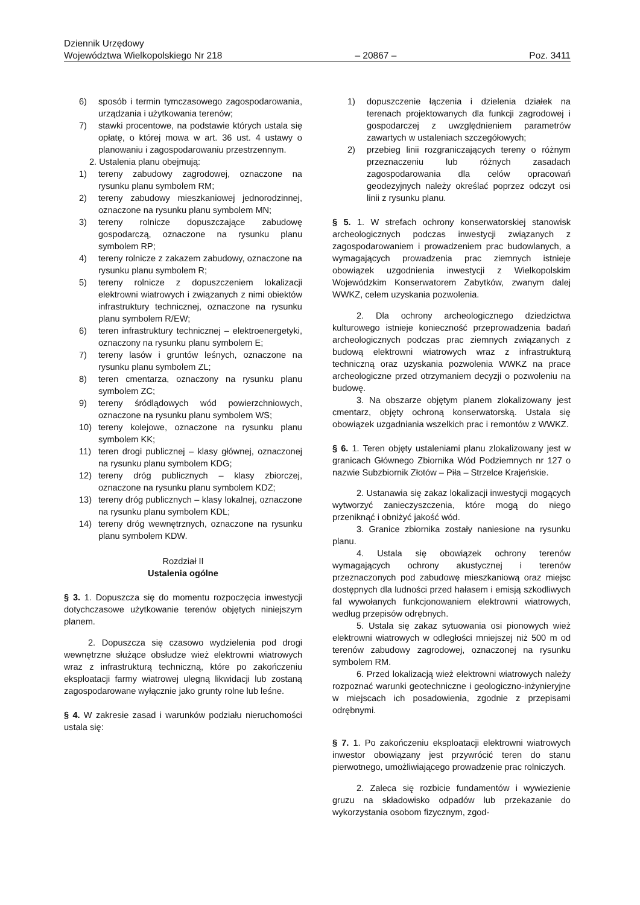Dziennik Urzędowy
Województwa Wielkopolskiego Nr 218 – 20867 – Poz. 3411
6) sposób i termin tymczasowego zagospodarowania, urządzania i użytkowania terenów;
7) stawki procentowe, na podstawie których ustala się opłatę, o której mowa w art. 36 ust. 4 ustawy o planowaniu i zagospodarowaniu przestrzennym.
2. Ustalenia planu obejmują:
1) tereny zabudowy zagrodowej, oznaczone na rysunku planu symbolem RM;
2) tereny zabudowy mieszkaniowej jednorodzinnej, oznaczone na rysunku planu symbolem MN;
3) tereny rolnicze dopuszczające zabudowę gospodarczą, oznaczone na rysunku planu symbolem RP;
4) tereny rolnicze z zakazem zabudowy, oznaczone na rysunku planu symbolem R;
5) tereny rolnicze z dopuszczeniem lokalizacji elektrowni wiatrowych i związanych z nimi obiektów infrastruktury technicznej, oznaczone na rysunku planu symbolem R/EW;
6) teren infrastruktury technicznej – elektroenergetyki, oznaczony na rysunku planu symbolem E;
7) tereny lasów i gruntów leśnych, oznaczone na rysunku planu symbolem ZL;
8) teren cmentarza, oznaczony na rysunku planu symbolem ZC;
9) tereny śródlądowych wód powierzchniowych, oznaczone na rysunku planu symbolem WS;
10) tereny kolejowe, oznaczone na rysunku planu symbolem KK;
11) teren drogi publicznej – klasy głównej, oznaczonej na rysunku planu symbolem KDG;
12) tereny dróg publicznych – klasy zbiorczej, oznaczone na rysunku planu symbolem KDZ;
13) tereny dróg publicznych – klasy lokalnej, oznaczone na rysunku planu symbolem KDL;
14) tereny dróg wewnętrznych, oznaczone na rysunku planu symbolem KDW.
Rozdział II
Ustalenia ogólne
§ 3. 1. Dopuszcza się do momentu rozpoczęcia inwestycji dotychczasowe użytkowanie terenów objętych niniejszym planem.
2. Dopuszcza się czasowo wydzielenia pod drogi wewnętrzne służące obsłudze wież elektrowni wiatrowych wraz z infrastrukturą techniczną, które po zakończeniu eksploatacji farmy wiatrowej ulegną likwidacji lub zostaną zagospodarowane wyłącznie jako grunty rolne lub leśne.
§ 4. W zakresie zasad i warunków podziału nieruchomości ustala się:
1) dopuszczenie łączenia i dzielenia działek na terenach projektowanych dla funkcji zagrodowej i gospodarczej z uwzględnieniem parametrów zawartych w ustaleniach szczegółowych;
2) przebieg linii rozgraniczających tereny o różnym przeznaczeniu lub różnych zasadach zagospodarowania dla celów opracowań geodezyjnych należy określać poprzez odczyt osi linii z rysunku planu.
§ 5. 1. W strefach ochrony konserwatorskiej stanowisk archeologicznych podczas inwestycji związanych z zagospodarowaniem i prowadzeniem prac budowlanych, a wymagających prowadzenia prac ziemnych istnieje obowiązek uzgodnienia inwestycji z Wielkopolskim Wojewódzkim Konserwatorem Zabytków, zwanym dalej WWKZ, celem uzyskania pozwolenia.
2. Dla ochrony archeologicznego dziedzictwa kulturowego istnieje konieczność przeprowadzenia badań archeologicznych podczas prac ziemnych związanych z budową elektrowni wiatrowych wraz z infrastrukturą techniczną oraz uzyskania pozwolenia WWKZ na prace archeologiczne przed otrzymaniem decyzji o pozwoleniu na budowę.
3. Na obszarze objętym planem zlokalizowany jest cmentarz, objęty ochroną konserwatorską. Ustala się obowiązek uzgadniania wszelkich prac i remontów z WWKZ.
§ 6. 1. Teren objęty ustaleniami planu zlokalizowany jest w granicach Głównego Zbiornika Wód Podziemnych nr 127 o nazwie Subzbiornik Złotów – Piła – Strzelce Krajeńskie.
2. Ustanawia się zakaz lokalizacji inwestycji mogących wytworzyć zanieczyszczenia, które mogą do niego przeniknąć i obniżyć jakość wód.
3. Granice zbiornika zostały naniesione na rysunku planu.
4. Ustala się obowiązek ochrony terenów wymagających ochrony akustycznej i terenów przeznaczonych pod zabudowę mieszkaniową oraz miejsc dostępnych dla ludności przed hałasem i emisją szkodliwych fal wywołanych funkcjonowaniem elektrowni wiatrowych, według przepisów odrębnych.
5. Ustala się zakaz sytuowania osi pionowych wież elektrowni wiatrowych w odległości mniejszej niż 500 m od terenów zabudowy zagrodowej, oznaczonej na rysunku symbolem RM.
6. Przed lokalizacją wież elektrowni wiatrowych należy rozpoznać warunki geotechniczne i geologiczno-inżynieryjne w miejscach ich posadowienia, zgodnie z przepisami odrębnymi.
§ 7. 1. Po zakończeniu eksploatacji elektrowni wiatrowych inwestor obowiązany jest przywrócić teren do stanu pierwotnego, umożliwiającego prowadzenie prac rolniczych.
2. Zaleca się rozbicie fundamentów i wywiezienie gruzu na składowisko odpadów lub przekazanie do wykorzystania osobom fizycznym, zgod-